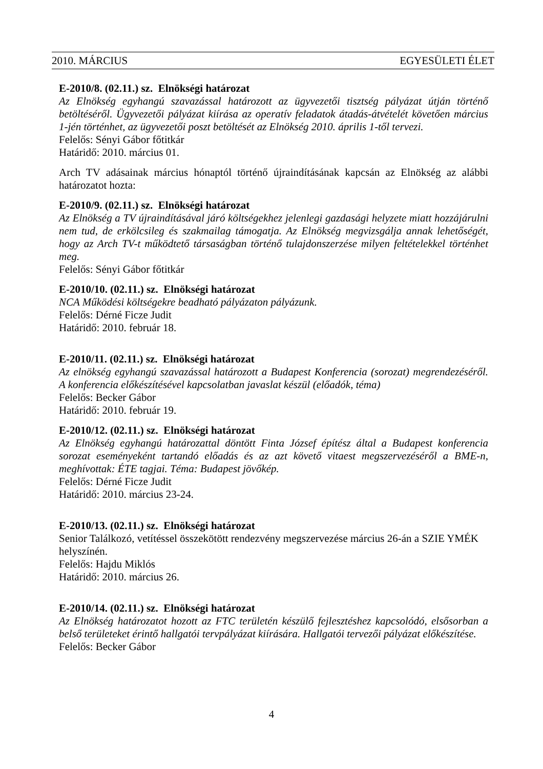2010. MÁRCIUS EGYESÜLETI ÉLET
E-2010/8. (02.11.) sz. Elnökségi határozat
Az Elnökség egyhangú szavazással határozott az ügyvezetői tisztség pályázat útján történő betöltéséről. Ügyvezetői pályázat kiírása az operatív feladatok átadás-átvételét követően március 1-jén történhet, az ügyvezetői poszt betöltését az Elnökség 2010. április 1-től tervezi.
Felelős: Sényi Gábor főtitkár
Határidő: 2010. március 01.
Arch TV adásainak március hónaptól történő újraindításának kapcsán az Elnökség az alábbi határozatot hozta:
E-2010/9. (02.11.) sz. Elnökségi határozat
Az Elnökség a TV újraindításával járó költségekhez jelenlegi gazdasági helyzete miatt hozzájárulni nem tud, de erkölcsileg és szakmailag támogatja. Az Elnökség megvizsgálja annak lehetőségét, hogy az Arch TV-t működtető társaságban történő tulajdonszerzése milyen feltételekkel történhet meg.
Felelős: Sényi Gábor főtitkár
E-2010/10. (02.11.) sz. Elnökségi határozat
NCA Működési költségekre beadható pályázaton pályázunk.
Felelős: Dérné Ficze Judit
Határidő: 2010. február 18.
E-2010/11. (02.11.) sz. Elnökségi határozat
Az elnökség egyhangú szavazással határozott a Budapest Konferencia (sorozat) megrendezéséről. A konferencia előkészítésével kapcsolatban javaslat készül (előadók, téma)
Felelős: Becker Gábor
Határidő: 2010. február 19.
E-2010/12. (02.11.) sz. Elnökségi határozat
Az Elnökség egyhangú határozattal döntött Finta József építész által a Budapest konferencia sorozat eseményeként tartandó előadás és az azt követő vitaest megszervezéséről a BME-n, meghívottak: ÉTE tagjai. Téma: Budapest jövőkép.
Felelős: Dérné Ficze Judit
Határidő: 2010. március 23-24.
E-2010/13. (02.11.) sz. Elnökségi határozat
Senior Találkozó, vetítéssel összekötött rendezvény megszervezése március 26-án a SZIE YMÉK helyszínén.
Felelős: Hajdu Miklós
Határidő: 2010. március 26.
E-2010/14. (02.11.) sz. Elnökségi határozat
Az Elnökség határozatot hozott az FTC területén készülő fejlesztéshez kapcsolódó, elsősorban a belső területeket érintő hallgatói tervpályázat kiírására. Hallgatói tervezői pályázat előkészítése.
Felelős: Becker Gábor
4